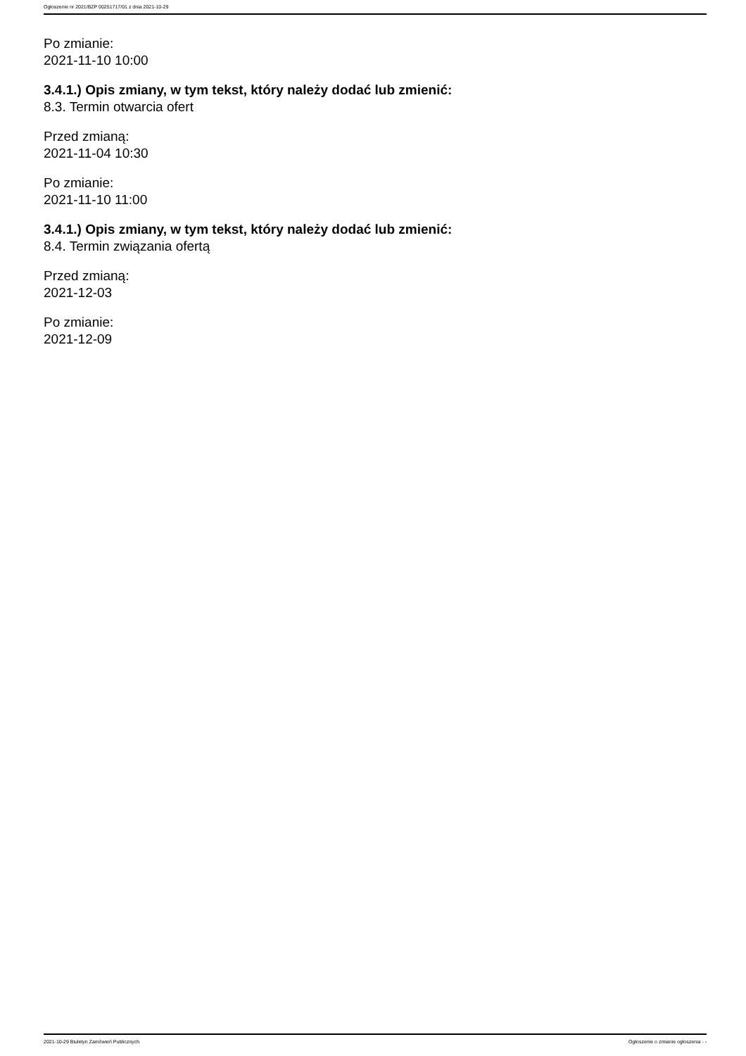Ogłoszenie nr 2021/BZP 00251717/01 z dnia 2021-10-29
Po zmianie:
2021-11-10 10:00
3.4.1.) Opis zmiany, w tym tekst, który należy dodać lub zmienić:
8.3. Termin otwarcia ofert
Przed zmianą:
2021-11-04 10:30
Po zmianie:
2021-11-10 11:00
3.4.1.) Opis zmiany, w tym tekst, który należy dodać lub zmienić:
8.4. Termin związania ofertą
Przed zmianą:
2021-12-03
Po zmianie:
2021-12-09
2021-10-29 Biuletyn Zamówień Publicznych Ogłoszenie o zmianie ogłoszenia - -